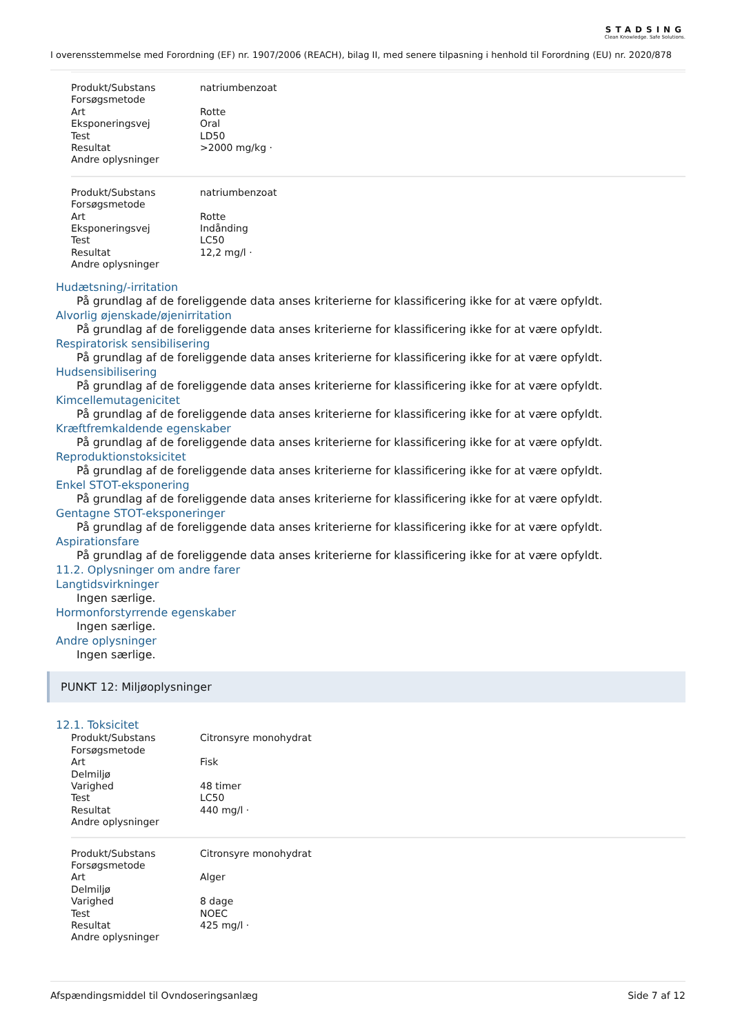STADSING
Clean Knowledge. Safe Solutions.
I overensstemmelse med Forordning (EF) nr. 1907/2006 (REACH), bilag II, med senere tilpasning i henhold til Forordning (EU) nr. 2020/878
| Produkt/Substans | natriumbenzoat |
| Forsøgsmetode | |
| Art | Rotte |
| Eksponeringsvej | Oral |
| Test | LD50 |
| Resultat | >2000 mg/kg · |
| Andre oplysninger | |
| Produkt/Substans | natriumbenzoat |
| Forsøgsmetode | |
| Art | Rotte |
| Eksponeringsvej | Indånding |
| Test | LC50 |
| Resultat | 12,2 mg/l · |
| Andre oplysninger | |
Hudætsning/-irritation
På grundlag af de foreliggende data anses kriterierne for klassificering ikke for at være opfyldt.
Alvorlig øjenskade/øjenirritation
På grundlag af de foreliggende data anses kriterierne for klassificering ikke for at være opfyldt.
Respiratorisk sensibilisering
På grundlag af de foreliggende data anses kriterierne for klassificering ikke for at være opfyldt.
Hudsensibilisering
På grundlag af de foreliggende data anses kriterierne for klassificering ikke for at være opfyldt.
Kimcellemutagenicitet
På grundlag af de foreliggende data anses kriterierne for klassificering ikke for at være opfyldt.
Kræftfremkaldende egenskaber
På grundlag af de foreliggende data anses kriterierne for klassificering ikke for at være opfyldt.
Reproduktionstoksicitet
På grundlag af de foreliggende data anses kriterierne for klassificering ikke for at være opfyldt.
Enkel STOT-eksponering
På grundlag af de foreliggende data anses kriterierne for klassificering ikke for at være opfyldt.
Gentagne STOT-eksponeringer
På grundlag af de foreliggende data anses kriterierne for klassificering ikke for at være opfyldt.
Aspirationsfare
På grundlag af de foreliggende data anses kriterierne for klassificering ikke for at være opfyldt.
11.2. Oplysninger om andre farer
Langtidsvirkninger
Ingen særlige.
Hormonforstyrrende egenskaber
Ingen særlige.
Andre oplysninger
Ingen særlige.
PUNKT 12: Miljøoplysninger
12.1. Toksicitet
| Produkt/Substans | Citronsyre monohydrat |
| Forsøgsmetode | |
| Art | Fisk |
| Delmiljø | |
| Varighed | 48 timer |
| Test | LC50 |
| Resultat | 440 mg/l · |
| Andre oplysninger | |
| Produkt/Substans | Citronsyre monohydrat |
| Forsøgsmetode | |
| Art | Alger |
| Delmiljø | |
| Varighed | 8 dage |
| Test | NOEC |
| Resultat | 425 mg/l · |
| Andre oplysninger | |
Afspændingsmiddel til Ovndoseringsanlæg Side 7 af 12